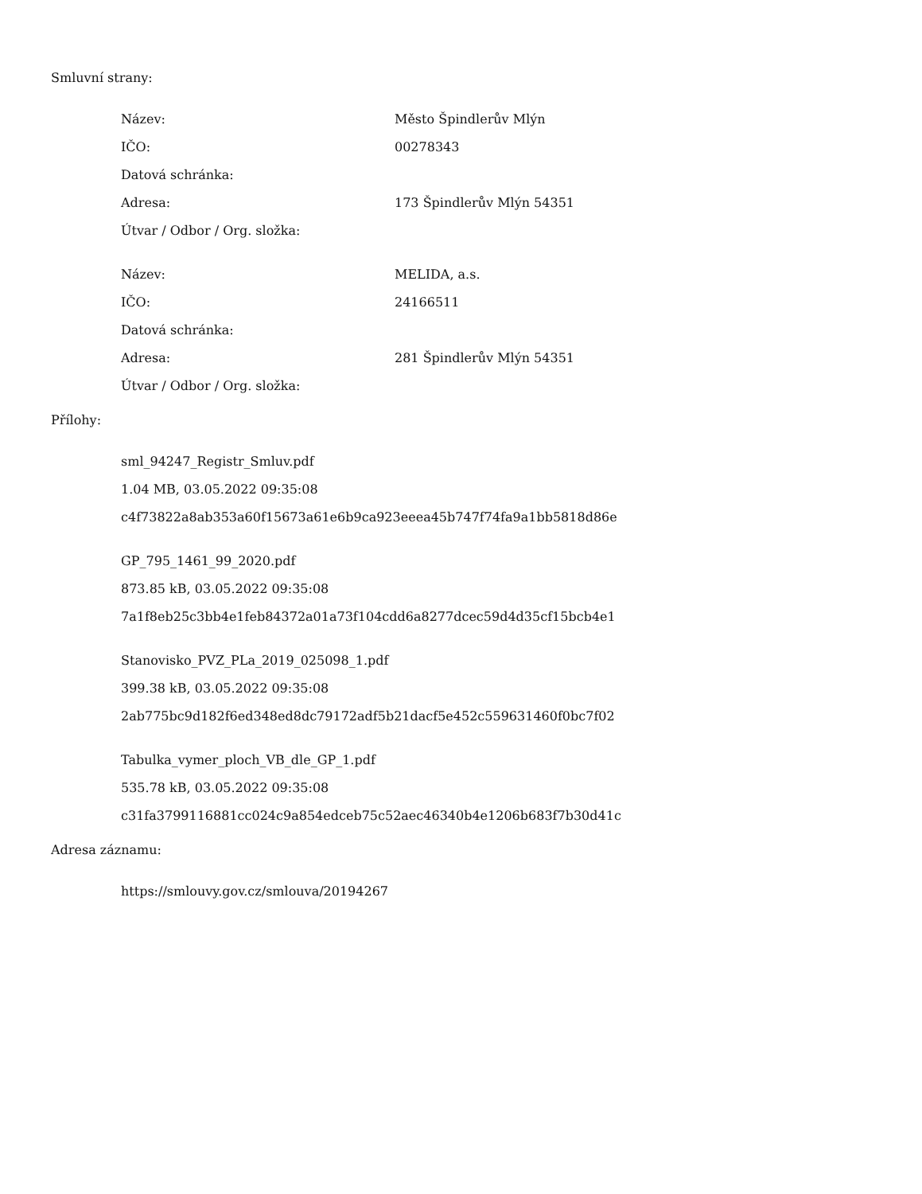Smluvní strany:
| Název: | Město Špindlerův Mlýn |
| IČO: | 00278343 |
| Datová schránka: | |
| Adresa: | 173 Špindlerův Mlýn 54351 |
| Útvar / Odbor / Org. složka: | |
| Název: | MELIDA, a.s. |
| IČO: | 24166511 |
| Datová schránka: | |
| Adresa: | 281 Špindlerův Mlýn 54351 |
| Útvar / Odbor / Org. složka: | |
Přílohy:
sml_94247_Registr_Smluv.pdf
1.04 MB, 03.05.2022 09:35:08
c4f73822a8ab353a60f15673a61e6b9ca923eeea45b747f74fa9a1bb5818d86e
GP_795_1461_99_2020.pdf
873.85 kB, 03.05.2022 09:35:08
7a1f8eb25c3bb4e1feb84372a01a73f104cdd6a8277dcec59d4d35cf15bcb4e1
Stanovisko_PVZ_PLa_2019_025098_1.pdf
399.38 kB, 03.05.2022 09:35:08
2ab775bc9d182f6ed348ed8dc79172adf5b21dacf5e452c559631460f0bc7f02
Tabulka_vymer_ploch_VB_dle_GP_1.pdf
535.78 kB, 03.05.2022 09:35:08
c31fa3799116881cc024c9a854edceb75c52aec46340b4e1206b683f7b30d41c
Adresa záznamu:
https://smlouvy.gov.cz/smlouva/20194267